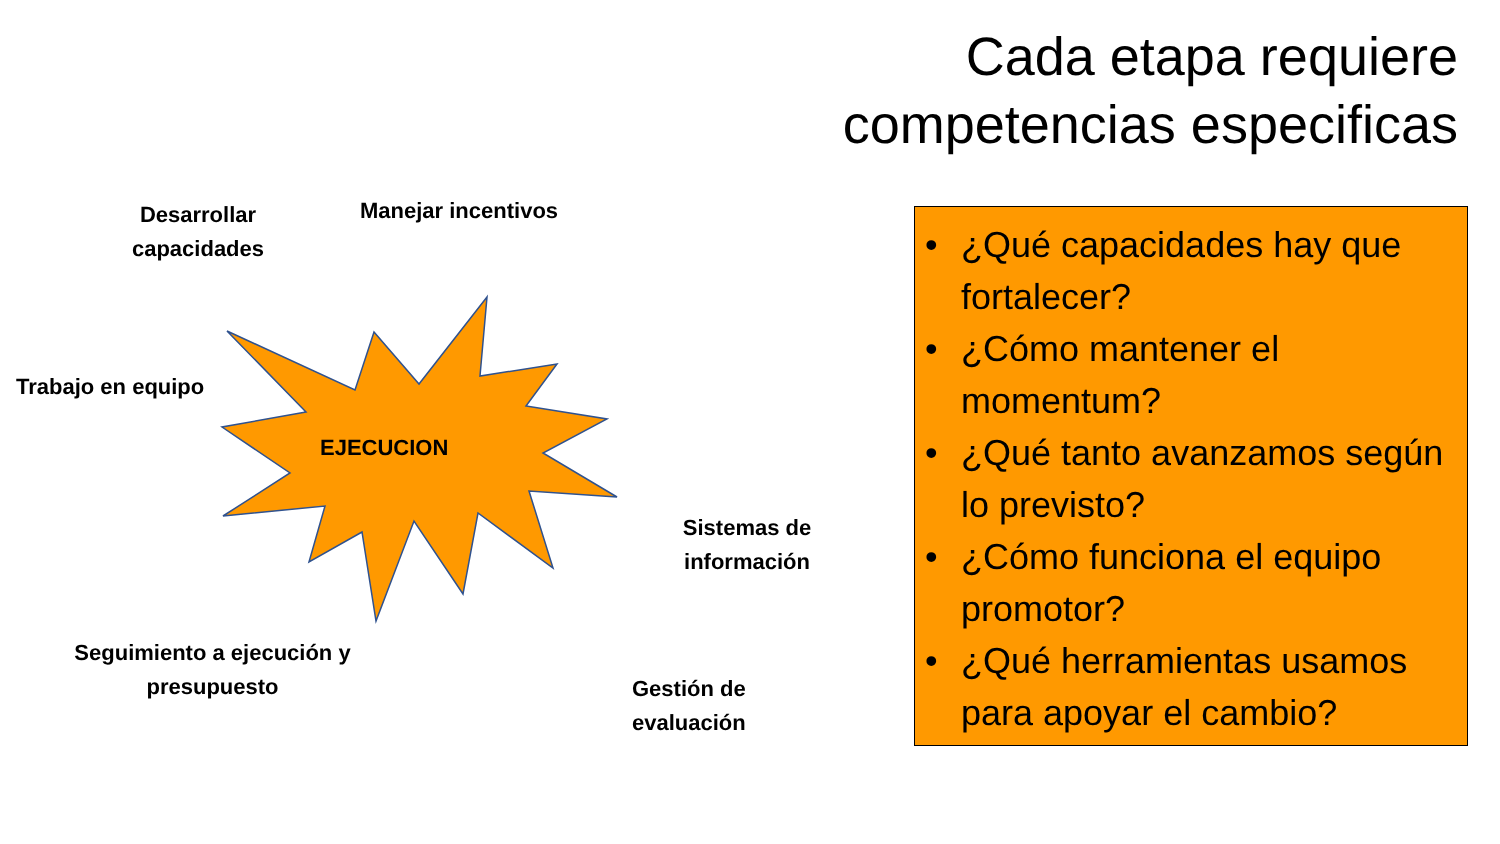Cada etapa requiere
competencias especificas
Desarrollar capacidades
Manejar incentivos
Trabajo en equipo
EJECUCION
Sistemas de información
Seguimiento a ejecución y presupuesto
Gestión de
evaluación
• ¿Qué capacidades hay que fortalecer?
• ¿Cómo mantener el momentum?
• ¿Qué tanto avanzamos según lo previsto?
• ¿Cómo funciona el equipo promotor?
• ¿Qué herramientas usamos para apoyar el cambio?